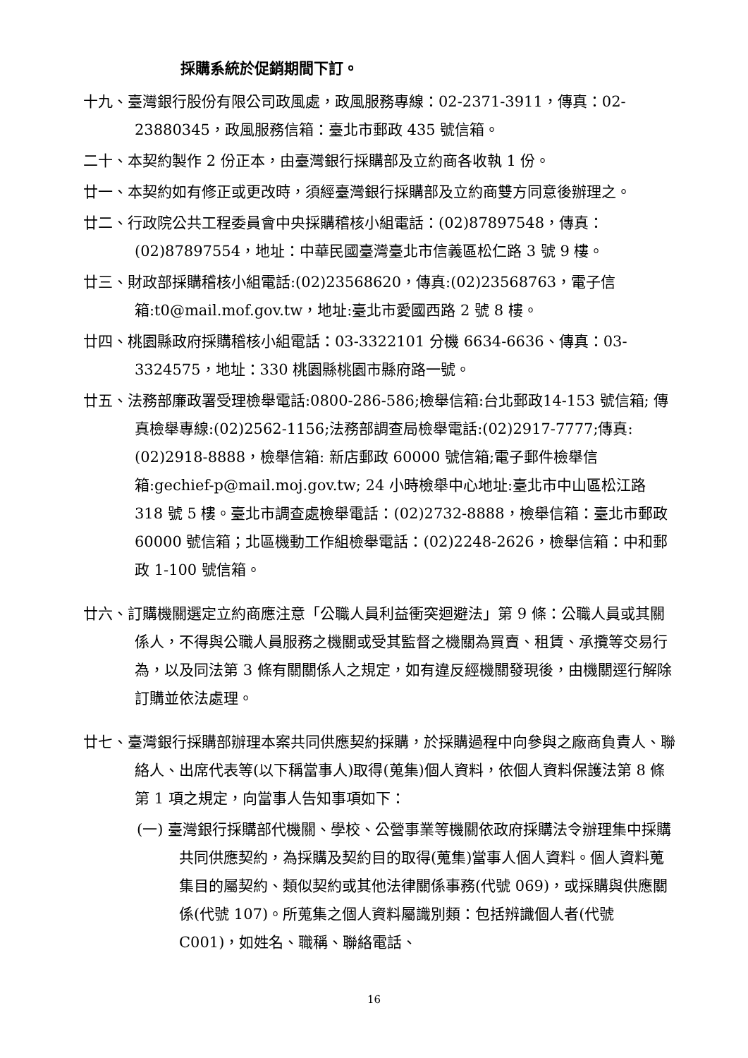採購系統於促銷期間下訂。
十九、臺灣銀行股份有限公司政風處，政風服務專線：02-2371-3911，傳真：02-23880345，政風服務信箱：臺北市郵政 435 號信箱。
二十、本契約製作 2 份正本，由臺灣銀行採購部及立約商各收執 1 份。
廿一、本契約如有修正或更改時，須經臺灣銀行採購部及立約商雙方同意後辦理之。
廿二、行政院公共工程委員會中央採購稽核小組電話：(02)87897548，傳真：(02)87897554，地址：中華民國臺灣臺北市信義區松仁路 3 號 9 樓。
廿三、財政部採購稽核小組電話:(02)23568620，傳真:(02)23568763，電子信箱:t0@mail.mof.gov.tw，地址:臺北市愛國西路 2 號 8 樓。
廿四、桃園縣政府採購稽核小組電話：03-3322101 分機 6634-6636、傳真：03-3324575，地址：330 桃園縣桃園市縣府路一號。
廿五、法務部廉政署受理檢舉電話:0800-286-586;檢舉信箱:台北郵政14-153 號信箱; 傳真檢舉專線:(02)2562-1156;法務部調查局檢舉電話:(02)2917-7777;傳真:(02)2918-8888，檢舉信箱: 新店郵政 60000 號信箱;電子郵件檢舉信箱:gechief-p@mail.moj.gov.tw; 24 小時檢舉中心地址:臺北市中山區松江路 318 號 5 樓。臺北市調查處檢舉電話：(02)2732-8888，檢舉信箱：臺北市郵政 60000 號信箱；北區機動工作組檢舉電話：(02)2248-2626，檢舉信箱：中和郵政 1-100 號信箱。
廿六、訂購機關選定立約商應注意「公職人員利益衝突迴避法」第 9 條：公職人員或其關係人，不得與公職人員服務之機關或受其監督之機關為買賣、租賃、承攬等交易行為，以及同法第 3 條有關關係人之規定，如有違反經機關發現後，由機關逕行解除訂購並依法處理。
廿七、臺灣銀行採購部辦理本案共同供應契約採購，於採購過程中向參與之廠商負責人、聯絡人、出席代表等(以下稱當事人)取得(蒐集)個人資料，依個人資料保護法第 8 條第 1 項之規定，向當事人告知事項如下：
(一) 臺灣銀行採購部代機關、學校、公營事業等機關依政府採購法令辦理集中採購共同供應契約，為採購及契約目的取得(蒐集)當事人個人資料。個人資料蒐集目的屬契約、類似契約或其他法律關係事務(代號 069)，或採購與供應關係(代號 107)。所蒐集之個人資料屬識別類：包括辨識個人者(代號 C001)，如姓名、職稱、聯絡電話、
16